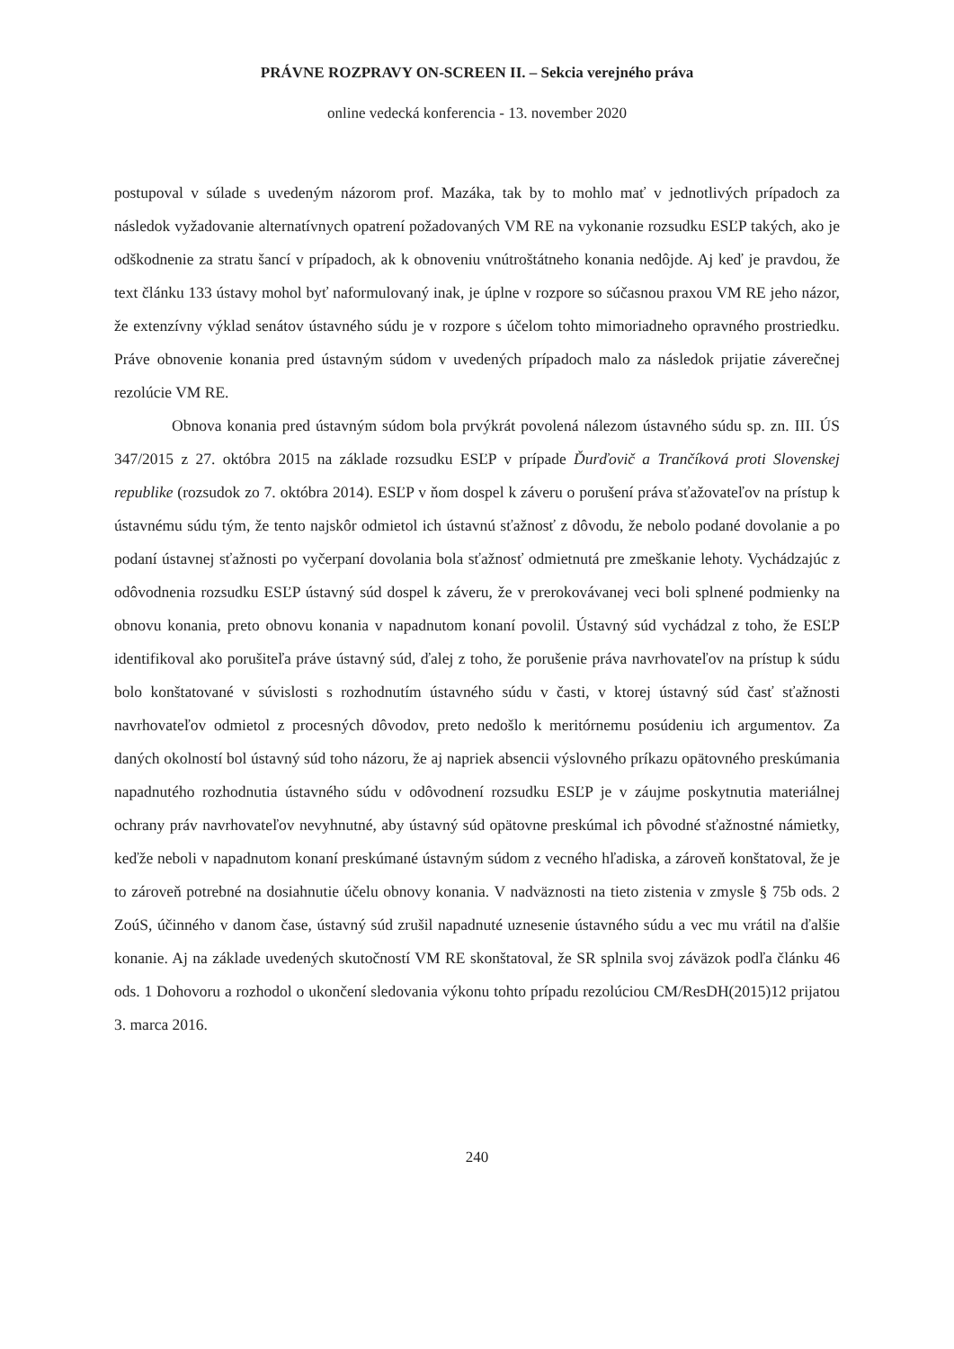PRÁVNE ROZPRAVY ON-SCREEN II. – Sekcia verejného práva
online vedecká konferencia - 13. november 2020
postupoval v súlade s uvedeným názorom prof. Mazáka, tak by to mohlo mať v jednotlivých prípadoch za následok vyžadovanie alternatívnych opatrení požadovaných VM RE na vykonanie rozsudku ESĽP takých, ako je odškodnenie za stratu šancí v prípadoch, ak k obnoveniu vnútroštátneho konania nedôjde. Aj keď je pravdou, že text článku 133 ústavy mohol byť naformulovaný inak, je úplne v rozpore so súčasnou praxou VM RE jeho názor, že extenzívny výklad senátov ústavného súdu je v rozpore s účelom tohto mimoriadneho opravného prostriedku. Práve obnovenie konania pred ústavným súdom v uvedených prípadoch malo za následok prijatie záverečnej rezolúcie VM RE.
Obnova konania pred ústavným súdom bola prvýkrát povolená nálezom ústavného súdu sp. zn. III. ÚS 347/2015 z 27. októbra 2015 na základe rozsudku ESĽP v prípade Ďurďovič a Trančíková proti Slovenskej republike (rozsudok zo 7. októbra 2014). ESĽP v ňom dospel k záveru o porušení práva sťažovateľov na prístup k ústavnému súdu tým, že tento najskôr odmietol ich ústavnú sťažnosť z dôvodu, že nebolo podané dovolanie a po podaní ústavnej sťažnosti po vyčerpaní dovolania bola sťažnosť odmietnutá pre zmeškanie lehoty. Vychádzajúc z odôvodnenia rozsudku ESĽP ústavný súd dospel k záveru, že v prerokovávanej veci boli splnené podmienky na obnovu konania, preto obnovu konania v napadnutom konaní povolil. Ústavný súd vychádzal z toho, že ESĽP identifikoval ako porušiteľa práve ústavný súd, ďalej z toho, že porušenie práva navrhovateľov na prístup k súdu bolo konštatované v súvislosti s rozhodnutím ústavného súdu v časti, v ktorej ústavný súd časť sťažnosti navrhovateľov odmietol z procesných dôvodov, preto nedošlo k meritórnemu posúdeniu ich argumentov. Za daných okolností bol ústavný súd toho názoru, že aj napriek absencii výslovného príkazu opätovného preskúmania napadnutého rozhodnutia ústavného súdu v odôvodnení rozsudku ESĽP je v záujme poskytnutia materiálnej ochrany práv navrhovateľov nevyhnutné, aby ústavný súd opätovne preskúmal ich pôvodné sťažnostné námietky, keďže neboli v napadnutom konaní preskúmané ústavným súdom z vecného hľadiska, a zároveň konštatoval, že je to zároveň potrebné na dosiahnutie účelu obnovy konania. V nadväznosti na tieto zistenia v zmysle § 75b ods. 2 ZoúS, účinného v danom čase, ústavný súd zrušil napadnuté uznesenie ústavného súdu a vec mu vrátil na ďalšie konanie. Aj na základe uvedených skutočností VM RE skonštatoval, že SR splnila svoj záväzok podľa článku 46 ods. 1 Dohovoru a rozhodol o ukončení sledovania výkonu tohto prípadu rezolúciou CM/ResDH(2015)12 prijatou 3. marca 2016.
240